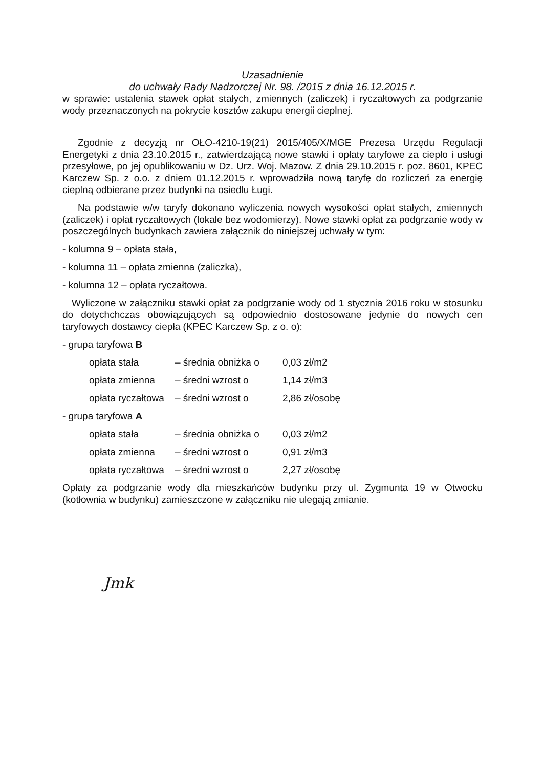Uzasadnienie
do uchwały Rady Nadzorczej Nr. 98. /2015 z dnia 16.12.2015 r.
w sprawie: ustalenia stawek opłat stałych, zmiennych (zaliczek) i ryczałtowych za podgrzanie wody przeznaczonych na pokrycie kosztów zakupu energii cieplnej.
Zgodnie z decyzją nr OŁO-4210-19(21) 2015/405/X/MGE Prezesa Urzędu Regulacji Energetyki z dnia 23.10.2015 r., zatwierdzającą nowe stawki i opłaty taryfowe za ciepło i usługi przesyłowe, po jej opublikowaniu w Dz. Urz. Woj. Mazow. Z dnia 29.10.2015 r. poz. 8601, KPEC Karczew Sp. z o.o. z dniem 01.12.2015 r. wprowadziła nową taryfę do rozliczeń za energię cieplną odbierane przez budynki na osiedlu Ługi.
Na podstawie w/w taryfy dokonano wyliczenia nowych wysokości opłat stałych, zmiennych (zaliczek) i opłat ryczałtowych (lokale bez wodomierzy). Nowe stawki opłat za podgrzanie wody w poszczególnych budynkach zawiera załącznik do niniejszej uchwały w tym:
- kolumna 9 – opłata stała,
- kolumna 11 – opłata zmienna (zaliczka),
- kolumna 12 – opłata ryczałtowa.
Wyliczone w załączniku stawki opłat za podgrzanie wody od 1 stycznia 2016 roku w stosunku do dotychchczas obowiązujących są odpowiednio dostosowane jedynie do nowych cen taryfowych dostawcy ciepła (KPEC Karczew Sp. z o. o):
- grupa taryfowa B
opłata stała – średnia obniżka o 0,03 zł/m2
opłata zmienna – średni wzrost o 1,14 zł/m3
opłata ryczałtowa – średni wzrost o 2,86 zł/osobę
- grupa taryfowa A
opłata stała – średnia obniżka o 0,03 zł/m2
opłata zmienna – średni wzrost o 0,91 zł/m3
opłata ryczałtowa – średni wzrost o 2,27 zł/osobę
Opłaty za podgrzanie wody dla mieszkańców budynku przy ul. Zygmunta 19 w Otwocku (kotłownia w budynku) zamieszczone w załączniku nie ulegają zmianie.
Jmk